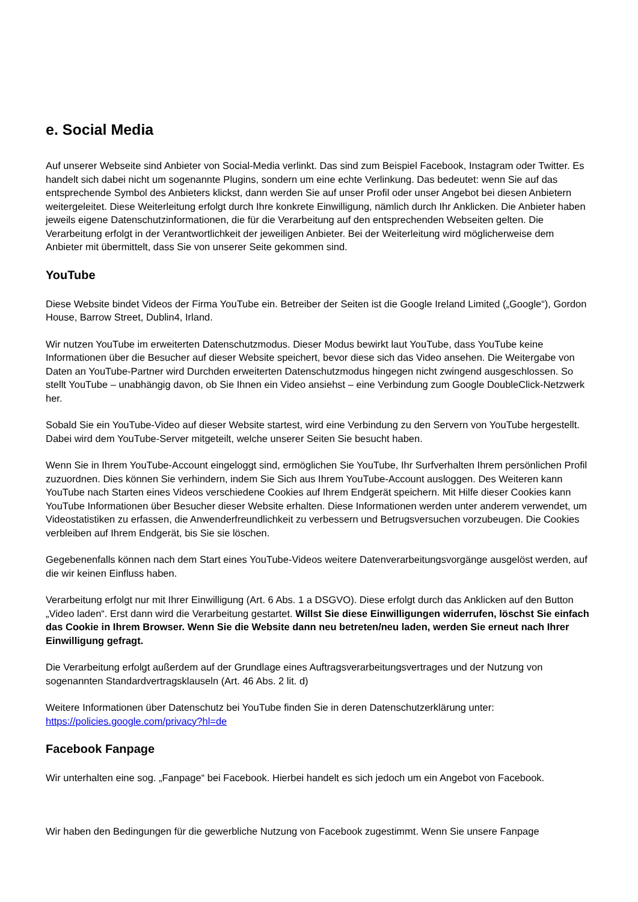e. Social Media
Auf unserer Webseite sind Anbieter von Social-Media verlinkt. Das sind zum Beispiel Facebook, Instagram oder Twitter. Es handelt sich dabei nicht um sogenannte Plugins, sondern um eine echte Verlinkung. Das bedeutet: wenn Sie auf das entsprechende Symbol des Anbieters klickst, dann werden Sie auf unser Profil oder unser Angebot bei diesen Anbietern weitergeleitet. Diese Weiterleitung erfolgt durch Ihre konkrete Einwilligung, nämlich durch Ihr Anklicken. Die Anbieter haben jeweils eigene Datenschutzinformationen, die für die Verarbeitung auf den entsprechenden Webseiten gelten. Die Verarbeitung erfolgt in der Verantwortlichkeit der jeweiligen Anbieter. Bei der Weiterleitung wird möglicherweise dem Anbieter mit übermittelt, dass Sie von unserer Seite gekommen sind.
YouTube
Diese Website bindet Videos der Firma YouTube ein. Betreiber der Seiten ist die Google Ireland Limited („Google“), Gordon House, Barrow Street, Dublin4, Irland.
Wir nutzen YouTube im erweiterten Datenschutzmodus. Dieser Modus bewirkt laut YouTube, dass YouTube keine Informationen über die Besucher auf dieser Website speichert, bevor diese sich das Video ansehen. Die Weitergabe von Daten an YouTube-Partner wird Durchden erweiterten Datenschutzmodus hingegen nicht zwingend ausgeschlossen. So stellt YouTube – unabhängig davon, ob Sie Ihnen ein Video ansiehst – eine Verbindung zum Google DoubleClick-Netzwerk her.
Sobald Sie ein YouTube-Video auf dieser Website startest, wird eine Verbindung zu den Servern von YouTube hergestellt. Dabei wird dem YouTube-Server mitgeteilt, welche unserer Seiten Sie besucht haben.
Wenn Sie in Ihrem YouTube-Account eingeloggt sind, ermöglichen Sie YouTube, Ihr Surfverhalten Ihrem persönlichen Profil zuzuordnen. Dies können Sie verhindern, indem Sie Sich aus Ihrem YouTube-Account ausloggen. Des Weiteren kann YouTube nach Starten eines Videos verschiedene Cookies auf Ihrem Endgerät speichern. Mit Hilfe dieser Cookies kann YouTube Informationen über Besucher dieser Website erhalten. Diese Informationen werden unter anderem verwendet, um Videostatistiken zu erfassen, die Anwenderfreundlichkeit zu verbessern und Betrugsversuchen vorzubeugen. Die Cookies verbleiben auf Ihrem Endgerät, bis Sie sie löschen.
Gegebenenfalls können nach dem Start eines YouTube-Videos weitere Datenverarbeitungsvorgänge ausgelöst werden, auf die wir keinen Einfluss haben.
Verarbeitung erfolgt nur mit Ihrer Einwilligung (Art. 6 Abs. 1 a DSGVO). Diese erfolgt durch das Anklicken auf den Button „Video laden“. Erst dann wird die Verarbeitung gestartet. Willst Sie diese Einwilligungen widerrufen, löschst Sie einfach das Cookie in Ihrem Browser. Wenn Sie die Website dann neu betreten/neu laden, werden Sie erneut nach Ihrer Einwilligung gefragt.
Die Verarbeitung erfolgt außerdem auf der Grundlage eines Auftragsverarbeitungsvertrages und der Nutzung von sogenannten Standardvertragsklauseln (Art. 46 Abs. 2 lit. d)
Weitere Informationen über Datenschutz bei YouTube finden Sie in deren Datenschutzerklärung unter: https://policies.google.com/privacy?hl=de
Facebook Fanpage
Wir unterhalten eine sog. „Fanpage“ bei Facebook. Hierbei handelt es sich jedoch um ein Angebot von Facebook.
Wir haben den Bedingungen für die gewerbliche Nutzung von Facebook zugestimmt. Wenn Sie unsere Fanpage